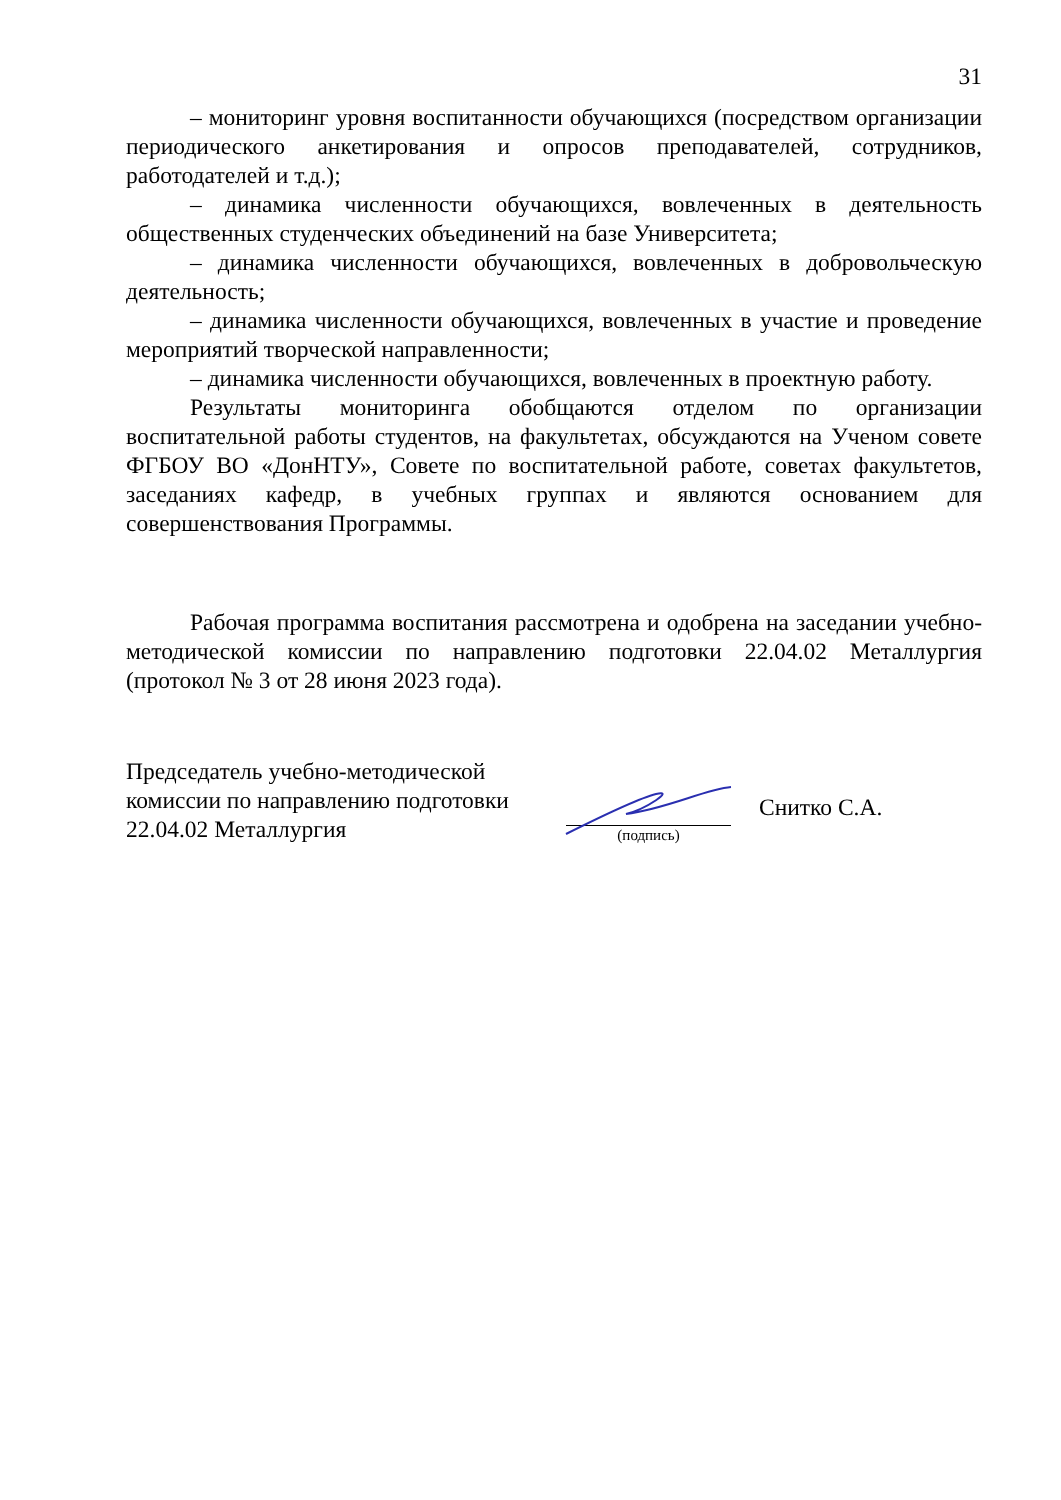31
– мониторинг уровня воспитанности обучающихся (посредством организации периодического анкетирования и опросов преподавателей, сотрудников, работодателей и т.д.);
– динамика численности обучающихся, вовлеченных в деятельность общественных студенческих объединений на базе Университета;
– динамика численности обучающихся, вовлеченных в добровольческую деятельность;
– динамика численности обучающихся, вовлеченных в участие и проведение мероприятий творческой направленности;
– динамика численности обучающихся, вовлеченных в проектную работу.
Результаты мониторинга обобщаются отделом по организации воспитательной работы студентов, на факультетах, обсуждаются на Ученом совете ФГБОУ ВО «ДонНТУ», Совете по воспитательной работе, советах факультетов, заседаниях кафедр, в учебных группах и являются основанием для совершенствования Программы.
Рабочая программа воспитания рассмотрена и одобрена на заседании учебно-методической комиссии по направлению подготовки 22.04.02 Металлургия (протокол № 3 от 28 июня 2023 года).
Председатель учебно-методической
комиссии по направлению подготовки
22.04.02 Металлургия
(подпись)
Снитко С.А.